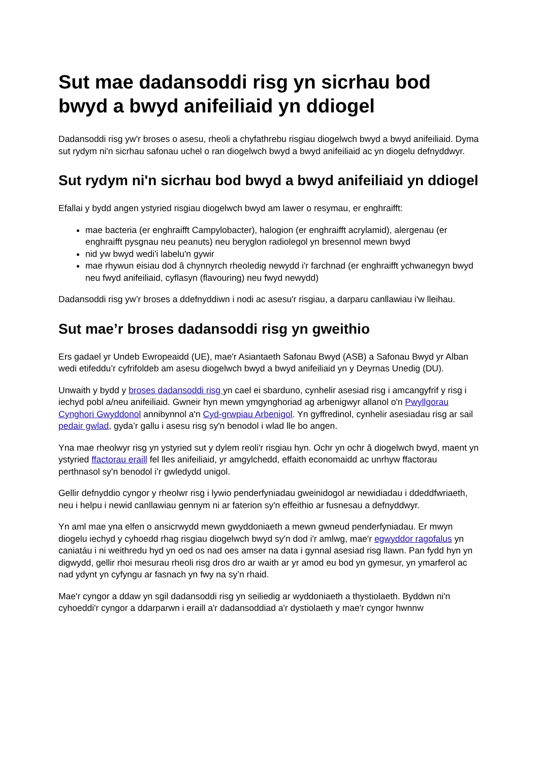Sut mae dadansoddi risg yn sicrhau bod bwyd a bwyd anifeiliaid yn ddiogel
Dadansoddi risg yw'r broses o asesu, rheoli a chyfathrebu risgiau diogelwch bwyd a bwyd anifeiliaid. Dyma sut rydym ni'n sicrhau safonau uchel o ran diogelwch bwyd a bwyd anifeiliaid ac yn diogelu defnyddwyr.
Sut rydym ni'n sicrhau bod bwyd a bwyd anifeiliaid yn ddiogel
Efallai y bydd angen ystyried risgiau diogelwch bwyd am lawer o resymau, er enghraifft:
mae bacteria (er enghraifft Campylobacter), halogion (er enghraifft acrylamid), alergenau (er enghraifft pysgnau neu peanuts) neu beryglon radiolegol yn bresennol mewn bwyd
nid yw bwyd wedi'i labelu'n gywir
mae rhywun eisiau dod â chynnyrch rheoledig newydd i'r farchnad (er enghraifft ychwanegyn bwyd neu fwyd anifeiliaid, cyflasyn (flavouring) neu fwyd newydd)
Dadansoddi risg yw’r broses a ddefnyddiwn i nodi ac asesu'r risgiau, a darparu canllawiau i'w lleihau.
Sut mae’r broses dadansoddi risg yn gweithio
Ers gadael yr Undeb Ewropeaidd (UE), mae'r Asiantaeth Safonau Bwyd (ASB) a Safonau Bwyd yr Alban wedi etifeddu’r cyfrifoldeb am asesu diogelwch bwyd a bwyd anifeiliaid yn y Deyrnas Unedig (DU).
Unwaith y bydd y broses dadansoddi risg yn cael ei sbarduno, cynhelir asesiad risg i amcangyfrif y risg i iechyd pobl a/neu anifeiliaid. Gwneir hyn mewn ymgynghoriad ag arbenigwyr allanol o'n Pwyllgorau Cynghori Gwyddonol annibynnol a'n Cyd-grwpiau Arbenigol. Yn gyffredinol, cynhelir asesiadau risg ar sail pedair gwlad, gyda’r gallu i asesu risg sy'n benodol i wlad lle bo angen.
Yna mae rheolwyr risg yn ystyried sut y dylem reoli'r risgiau hyn. Ochr yn ochr â diogelwch bwyd, maent yn ystyried ffactorau eraill fel lles anifeiliaid, yr amgylchedd, effaith economaidd ac unrhyw ffactorau perthnasol sy'n benodol i’r gwledydd unigol.
Gellir defnyddio cyngor y rheolwr risg i lywio penderfyniadau gweinidogol ar newidiadau i ddeddfwriaeth, neu i helpu i newid canllawiau gennym ni ar faterion sy'n effeithio ar fusnesau a defnyddwyr.
Yn aml mae yna elfen o ansicrwydd mewn gwyddoniaeth a mewn gwneud penderfyniadau. Er mwyn diogelu iechyd y cyhoedd rhag risgiau diogelwch bwyd sy'n dod i'r amlwg, mae'r egwyddor ragofalus yn caniatáu i ni weithredu hyd yn oed os nad oes amser na data i gynnal asesiad risg llawn. Pan fydd hyn yn digwydd, gellir rhoi mesurau rheoli risg dros dro ar waith ar yr amod eu bod yn gymesur, yn ymarferol ac nad ydynt yn cyfyngu ar fasnach yn fwy na sy’n rhaid.
Mae'r cyngor a ddaw yn sgil dadansoddi risg yn seiliedig ar wyddoniaeth a thystiolaeth. Byddwn ni'n cyhoeddi'r cyngor a ddarparwn i eraill a'r dadansoddiad a'r dystiolaeth y mae'r cyngor hwnnw